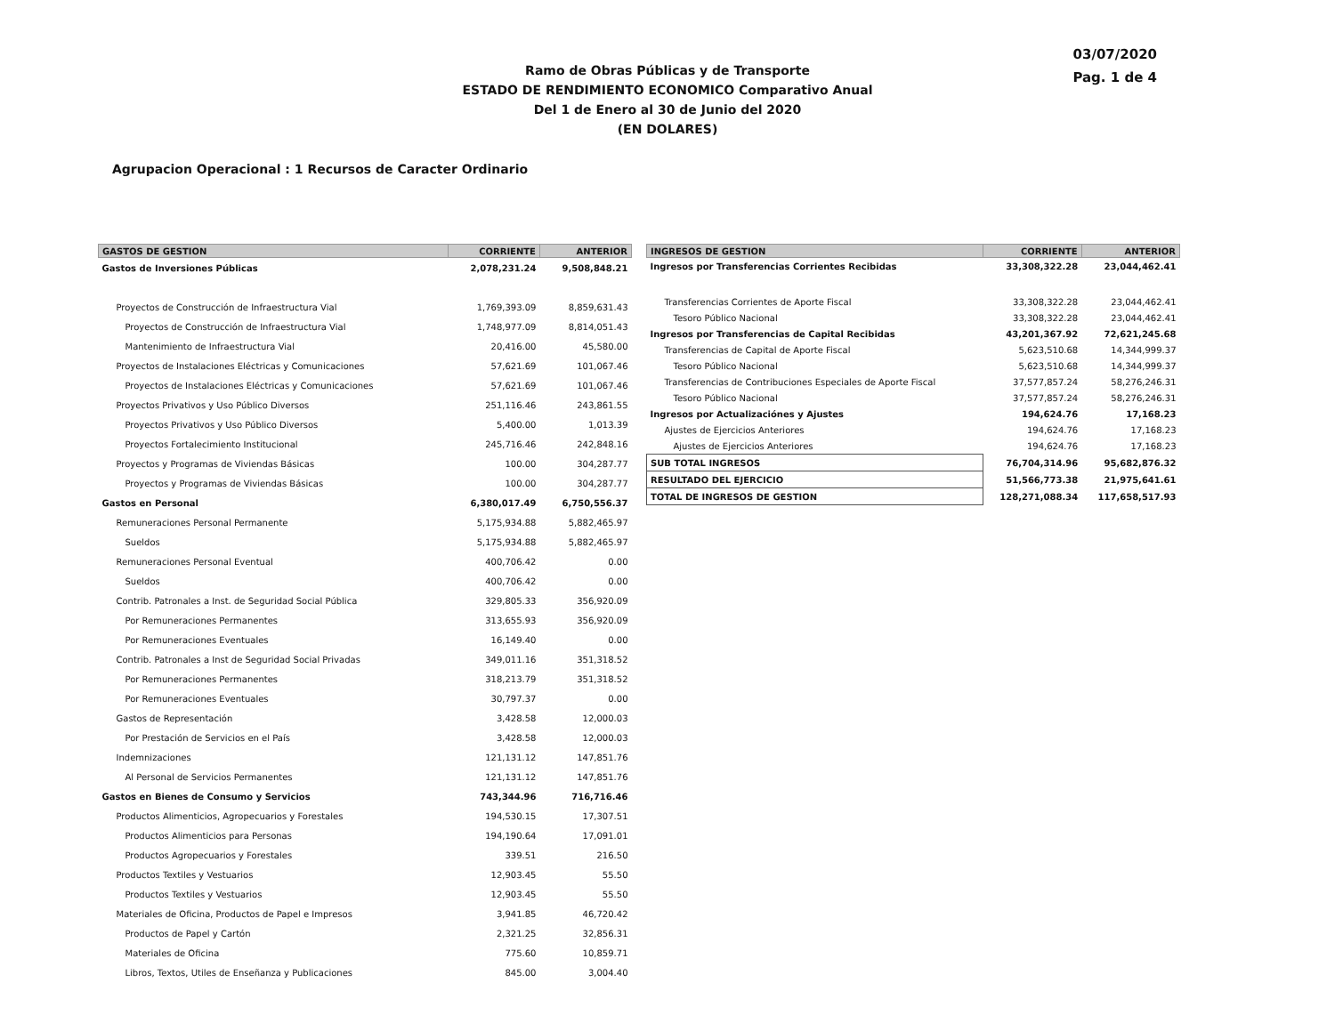03/07/2020
Pag. 1 de 4
Ramo de Obras Públicas y de Transporte
ESTADO DE RENDIMIENTO ECONOMICO Comparativo Anual
Del 1 de Enero al 30 de Junio del 2020
(EN DOLARES)
Agrupacion Operacional : 1 Recursos de Caracter Ordinario
| GASTOS DE GESTION | CORRIENTE | ANTERIOR |
| --- | --- | --- |
| Gastos de Inversiones Públicas | 2,078,231.24 | 9,508,848.21 |
| Proyectos de Construcción de Infraestructura Vial | 1,769,393.09 | 8,859,631.43 |
| Proyectos de Construcción de Infraestructura Vial | 1,748,977.09 | 8,814,051.43 |
| Mantenimiento de Infraestructura Vial | 20,416.00 | 45,580.00 |
| Proyectos de Instalaciones Eléctricas y Comunicaciones | 57,621.69 | 101,067.46 |
| Proyectos de Instalaciones Eléctricas y Comunicaciones | 57,621.69 | 101,067.46 |
| Proyectos Privativos y Uso Público Diversos | 251,116.46 | 243,861.55 |
| Proyectos Privativos y Uso Público Diversos | 5,400.00 | 1,013.39 |
| Proyectos Fortalecimiento Institucional | 245,716.46 | 242,848.16 |
| Proyectos y Programas de Viviendas Básicas | 100.00 | 304,287.77 |
| Proyectos y Programas de Viviendas Básicas | 100.00 | 304,287.77 |
| Gastos en Personal | 6,380,017.49 | 6,750,556.37 |
| Remuneraciones Personal Permanente | 5,175,934.88 | 5,882,465.97 |
| Sueldos | 5,175,934.88 | 5,882,465.97 |
| Remuneraciones Personal Eventual | 400,706.42 | 0.00 |
| Sueldos | 400,706.42 | 0.00 |
| Contrib. Patronales a Inst. de Seguridad Social Pública | 329,805.33 | 356,920.09 |
| Por Remuneraciones Permanentes | 313,655.93 | 356,920.09 |
| Por Remuneraciones Eventuales | 16,149.40 | 0.00 |
| Contrib. Patronales a Inst de Seguridad Social Privadas | 349,011.16 | 351,318.52 |
| Por Remuneraciones Permanentes | 318,213.79 | 351,318.52 |
| Por Remuneraciones Eventuales | 30,797.37 | 0.00 |
| Gastos de Representación | 3,428.58 | 12,000.03 |
| Por Prestación de Servicios en el País | 3,428.58 | 12,000.03 |
| Indemnizaciones | 121,131.12 | 147,851.76 |
| Al Personal de Servicios Permanentes | 121,131.12 | 147,851.76 |
| Gastos en Bienes de Consumo y Servicios | 743,344.96 | 716,716.46 |
| Productos Alimenticios, Agropecuarios y Forestales | 194,530.15 | 17,307.51 |
| Productos Alimenticios para Personas | 194,190.64 | 17,091.01 |
| Productos Agropecuarios y Forestales | 339.51 | 216.50 |
| Productos Textiles y Vestuarios | 12,903.45 | 55.50 |
| Productos Textiles y Vestuarios | 12,903.45 | 55.50 |
| Materiales de Oficina, Productos de Papel e Impresos | 3,941.85 | 46,720.42 |
| Productos de Papel y Cartón | 2,321.25 | 32,856.31 |
| Materiales de Oficina | 775.60 | 10,859.71 |
| Libros, Textos, Utiles de Enseñanza y Publicaciones | 845.00 | 3,004.40 |
| INGRESOS DE GESTION | CORRIENTE | ANTERIOR |
| --- | --- | --- |
| Ingresos por Transferencias Corrientes Recibidas | 33,308,322.28 | 23,044,462.41 |
| Transferencias Corrientes de Aporte Fiscal | 33,308,322.28 | 23,044,462.41 |
| Tesoro Público Nacional | 33,308,322.28 | 23,044,462.41 |
| Ingresos por Transferencias de Capital Recibidas | 43,201,367.92 | 72,621,245.68 |
| Transferencias de Capital de Aporte Fiscal | 5,623,510.68 | 14,344,999.37 |
| Tesoro Público Nacional | 5,623,510.68 | 14,344,999.37 |
| Transferencias de Contribuciones Especiales de Aporte Fiscal | 37,577,857.24 | 58,276,246.31 |
| Tesoro Público Nacional | 37,577,857.24 | 58,276,246.31 |
| Ingresos por Actualizaciónes y Ajustes | 194,624.76 | 17,168.23 |
| Ajustes de Ejercicios Anteriores | 194,624.76 | 17,168.23 |
| Ajustes de Ejercicios Anteriores | 194,624.76 | 17,168.23 |
| SUB TOTAL INGRESOS | 76,704,314.96 | 95,682,876.32 |
| RESULTADO DEL EJERCICIO | 51,566,773.38 | 21,975,641.61 |
| TOTAL DE INGRESOS DE GESTION | 128,271,088.34 | 117,658,517.93 |